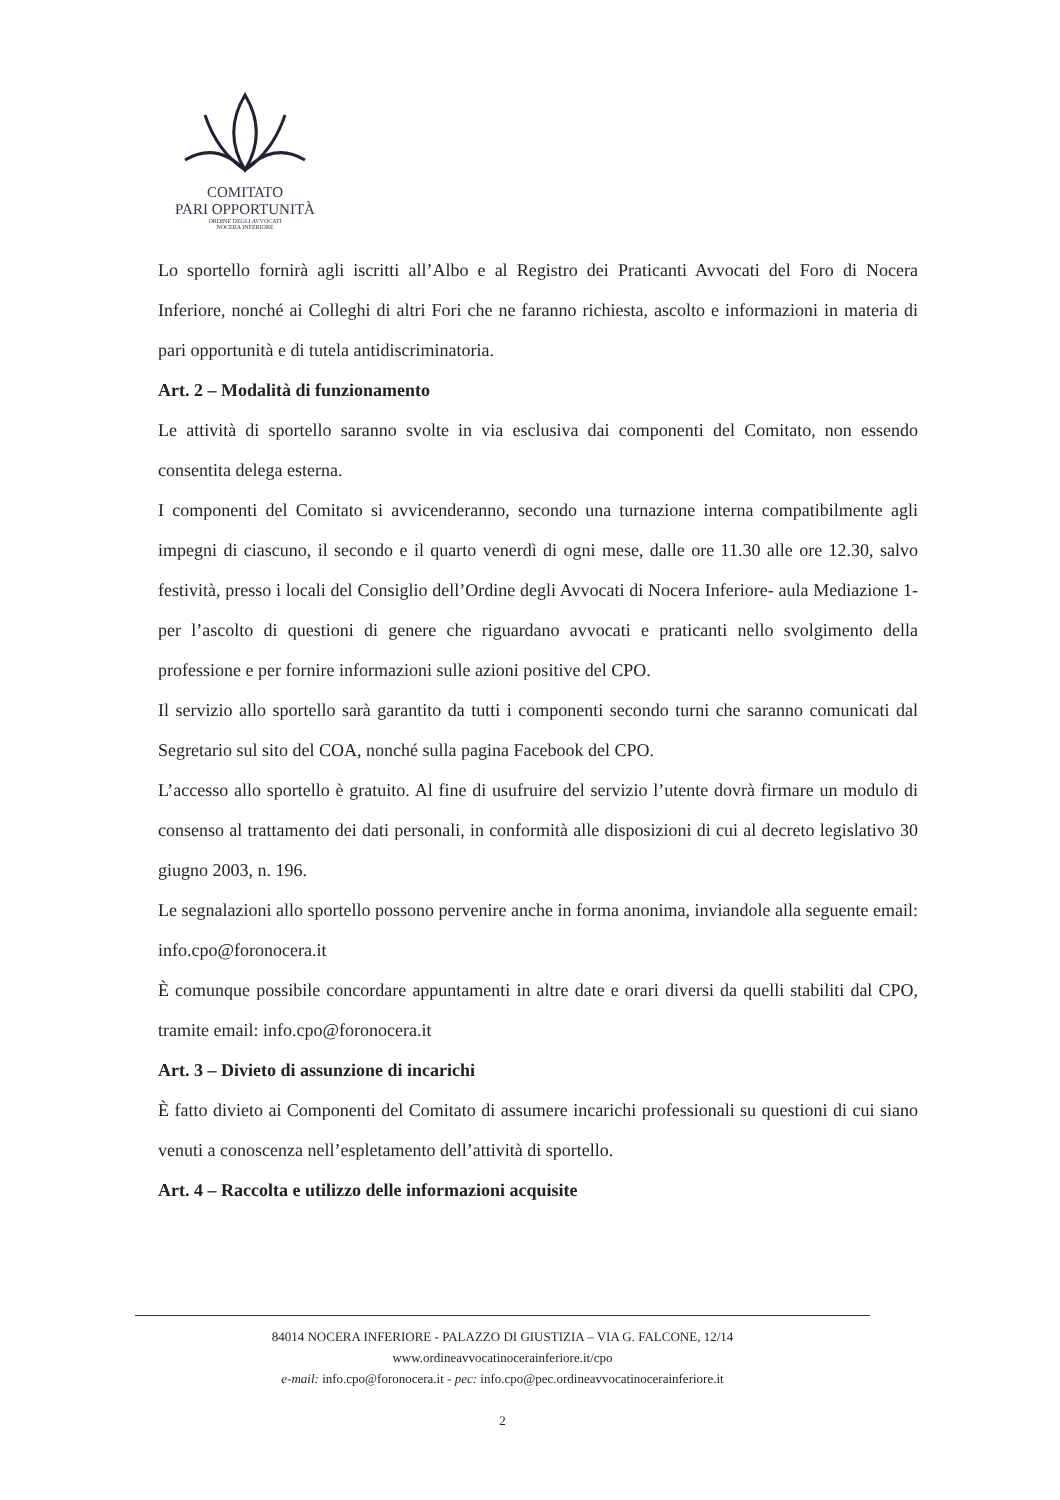COMITATO
PARI OPPORTUNITÀ
ORDINE DEGLI AVVOCATI
NOCERA INFERIORE
Lo sportello fornirà agli iscritti all’Albo e al Registro dei Praticanti Avvocati del Foro di Nocera Inferiore, nonché ai Colleghi di altri Fori che ne faranno richiesta, ascolto e informazioni in materia di pari opportunità e di tutela antidiscriminatoria.
Art. 2 – Modalità di funzionamento
Le attività di sportello saranno svolte in via esclusiva dai componenti del Comitato, non essendo consentita delega esterna.
I componenti del Comitato si avvicenderanno, secondo una turnazione interna compatibilmente agli impegni di ciascuno, il secondo e il quarto venerdì di ogni mese, dalle ore 11.30 alle ore 12.30, salvo festività, presso i locali del Consiglio dell’Ordine degli Avvocati di Nocera Inferiore- aula Mediazione 1- per l’ascolto di questioni di genere che riguardano avvocati e praticanti nello svolgimento della professione e per fornire informazioni sulle azioni positive del CPO.
Il servizio allo sportello sarà garantito da tutti i componenti secondo turni che saranno comunicati dal Segretario sul sito del COA, nonché sulla pagina Facebook del CPO.
L’accesso allo sportello è gratuito. Al fine di usufruire del servizio l’utente dovrà firmare un modulo di consenso al trattamento dei dati personali, in conformità alle disposizioni di cui al decreto legislativo 30 giugno 2003, n. 196.
Le segnalazioni allo sportello possono pervenire anche in forma anonima, inviandole alla seguente email: info.cpo@foronocera.it
È comunque possibile concordare appuntamenti in altre date e orari diversi da quelli stabiliti dal CPO, tramite email: info.cpo@foronocera.it
Art. 3 – Divieto di assunzione di incarichi
È fatto divieto ai Componenti del Comitato di assumere incarichi professionali su questioni di cui siano venuti a conoscenza nell’espletamento dell’attività di sportello.
Art. 4 – Raccolta e utilizzo delle informazioni acquisite
84014 NOCERA INFERIORE - PALAZZO DI GIUSTIZIA – VIA G. FALCONE, 12/14
www.ordineavvocatinocerainferiore.it/cpo
e-mail: info.cpo@foronocera.it - pec: info.cpo@pec.ordineavvocatinocerainferiore.it
2